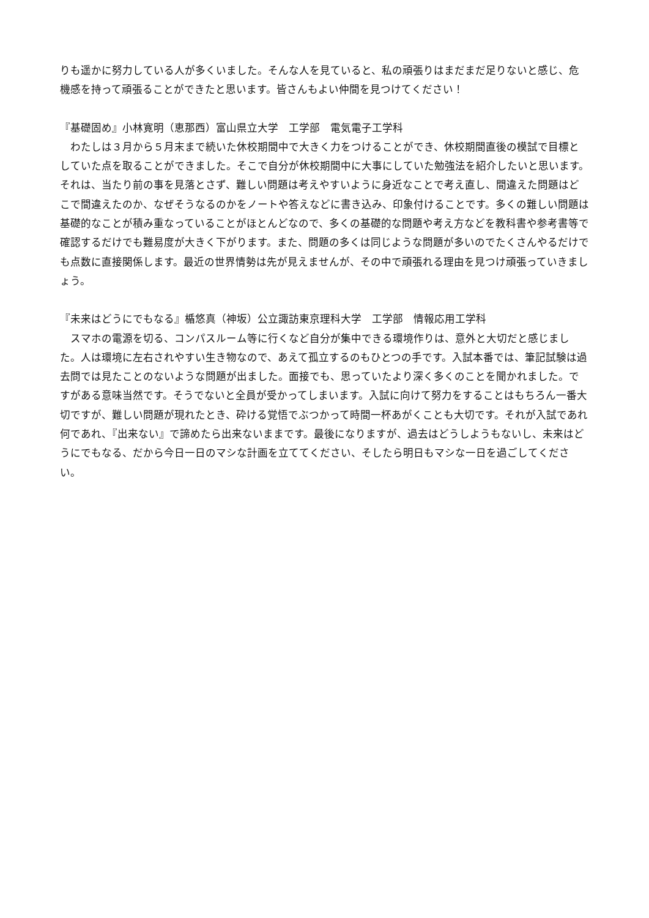りも遥かに努力している人が多くいました。そんな人を見ていると、私の頑張りはまだまだ足りないと感じ、危機感を持って頑張ることができたと思います。皆さんもよい仲間を見つけてください！
『基礎固め』小林寛明（恵那西）富山県立大学　工学部　電気電子工学科
　わたしは３月から５月末まで続いた休校期間中で大きく力をつけることができ、休校期間直後の模試で目標としていた点を取ることができました。そこで自分が休校期間中に大事にしていた勉強法を紹介したいと思います。それは、当たり前の事を見落とさず、難しい問題は考えやすいように身近なことで考え直し、間違えた問題はどこで間違えたのか、なぜそうなるのかをノートや答えなどに書き込み、印象付けることです。多くの難しい問題は基礎的なことが積み重なっていることがほとんどなので、多くの基礎的な問題や考え方などを教科書や参考書等で確認するだけでも難易度が大きく下がります。また、問題の多くは同じような問題が多いのでたくさんやるだけでも点数に直接関係します。最近の世界情勢は先が見えませんが、その中で頑張れる理由を見つけ頑張っていきましょう。
『未来はどうにでもなる』楯悠真（神坂）公立諏訪東京理科大学　工学部　情報応用工学科
　スマホの電源を切る、コンパスルーム等に行くなど自分が集中できる環境作りは、意外と大切だと感じました。人は環境に左右されやすい生き物なので、あえて孤立するのもひとつの手です。入試本番では、筆記試験は過去問では見たことのないような問題が出ました。面接でも、思っていたより深く多くのことを聞かれました。ですがある意味当然です。そうでないと全員が受かってしまいます。入試に向けて努力をすることはもちろん一番大切ですが、難しい問題が現れたとき、砕ける覚悟でぶつかって時間一杯あがくことも大切です。それが入試であれ何であれ、『出来ない』で諦めたら出来ないままです。最後になりますが、過去はどうしようもないし、未来はどうにでもなる、だから今日一日のマシな計画を立ててください、そしたら明日もマシな一日を過ごしてください。